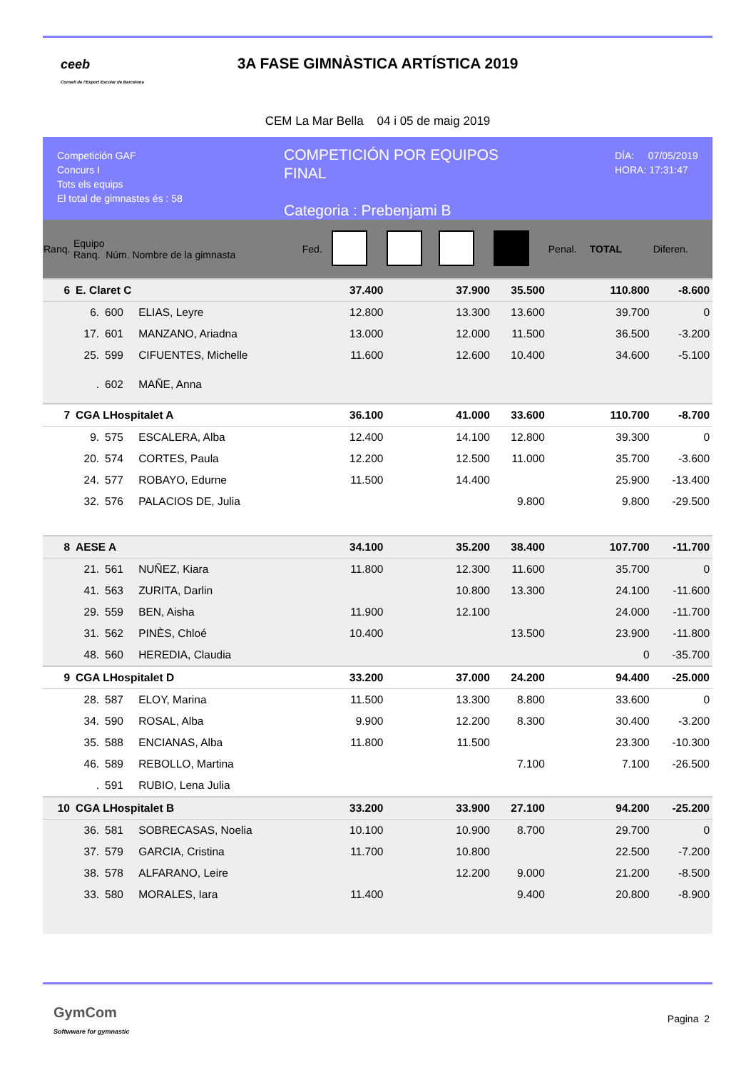ceeb
Consell de l'Esport Escolar de Barcelona
3A FASE GIMNÀSTICA ARTÍSTICA 2019
CEM La Mar Bella 04 i 05 de maig 2019
Competición GAF
Concurs I
Tots els equips
El total de gimnastes és : 58
COMPETICIÓN POR EQUIPOS
FINAL
Categoria : Prebenjami B
DÍA: 07/05/2019
HORA: 17:31:47
| Ranq. | Equipo Ranq. Núm. Nombre de la gimnasta | | | Fed. | | | | | Penal. | TOTAL | Diferen. |
| --- | --- | --- | --- | --- | --- | --- | --- | --- | --- | --- | --- |
| 6 | E. Claret C | | | | 37.400 | | 37.900 | 35.500 | | 110.800 | -8.600 |
| | 6. | 600 | ELIAS, Leyre | | 12.800 | | 13.300 | 13.600 | | 39.700 | 0 |
| | 17. | 601 | MANZANO, Ariadna | | 13.000 | | 12.000 | 11.500 | | 36.500 | -3.200 |
| | 25. | 599 | CIFUENTES, Michelle | | 11.600 | | 12.600 | 10.400 | | 34.600 | -5.100 |
| | . | 602 | MAÑE, Anna | | | | | | | | |
| 7 | CGA LHospitalet A | | | | 36.100 | | 41.000 | 33.600 | | 110.700 | -8.700 |
| | 9. | 575 | ESCALERA, Alba | | 12.400 | | 14.100 | 12.800 | | 39.300 | 0 |
| | 20. | 574 | CORTES, Paula | | 12.200 | | 12.500 | 11.000 | | 35.700 | -3.600 |
| | 24. | 577 | ROBAYO, Edurne | | 11.500 | | 14.400 | | | 25.900 | -13.400 |
| | 32. | 576 | PALACIOS DE, Julia | | | | | 9.800 | | 9.800 | -29.500 |
| 8 | AESE A | | | | 34.100 | | 35.200 | 38.400 | | 107.700 | -11.700 |
| | 21. | 561 | NUÑEZ, Kiara | | 11.800 | | 12.300 | 11.600 | | 35.700 | 0 |
| | 41. | 563 | ZURITA, Darlin | | | | 10.800 | 13.300 | | 24.100 | -11.600 |
| | 29. | 559 | BEN, Aisha | | 11.900 | | 12.100 | | | 24.000 | -11.700 |
| | 31. | 562 | PINÈS, Chloé | | 10.400 | | | 13.500 | | 23.900 | -11.800 |
| | 48. | 560 | HEREDIA, Claudia | | | | | | | 0 | -35.700 |
| 9 | CGA LHospitalet D | | | | 33.200 | | 37.000 | 24.200 | | 94.400 | -25.000 |
| | 28. | 587 | ELOY, Marina | | 11.500 | | 13.300 | 8.800 | | 33.600 | 0 |
| | 34. | 590 | ROSAL, Alba | | 9.900 | | 12.200 | 8.300 | | 30.400 | -3.200 |
| | 35. | 588 | ENCIANAS, Alba | | 11.800 | | 11.500 | | | 23.300 | -10.300 |
| | 46. | 589 | REBOLLO, Martina | | | | | 7.100 | | 7.100 | -26.500 |
| | . | 591 | RUBIO, Lena Julia | | | | | | | | |
| 10 | CGA LHospitalet B | | | | 33.200 | | 33.900 | 27.100 | | 94.200 | -25.200 |
| | 36. | 581 | SOBRECASAS, Noelia | | 10.100 | | 10.900 | 8.700 | | 29.700 | 0 |
| | 37. | 579 | GARCIA, Cristina | | 11.700 | | 10.800 | | | 22.500 | -7.200 |
| | 38. | 578 | ALFARANO, Leire | | | | 12.200 | 9.000 | | 21.200 | -8.500 |
| | 33. | 580 | MORALES, Iara | | 11.400 | | | 9.400 | | 20.800 | -8.900 |
GymCom
Softwware for gymnastic
Pagina 2